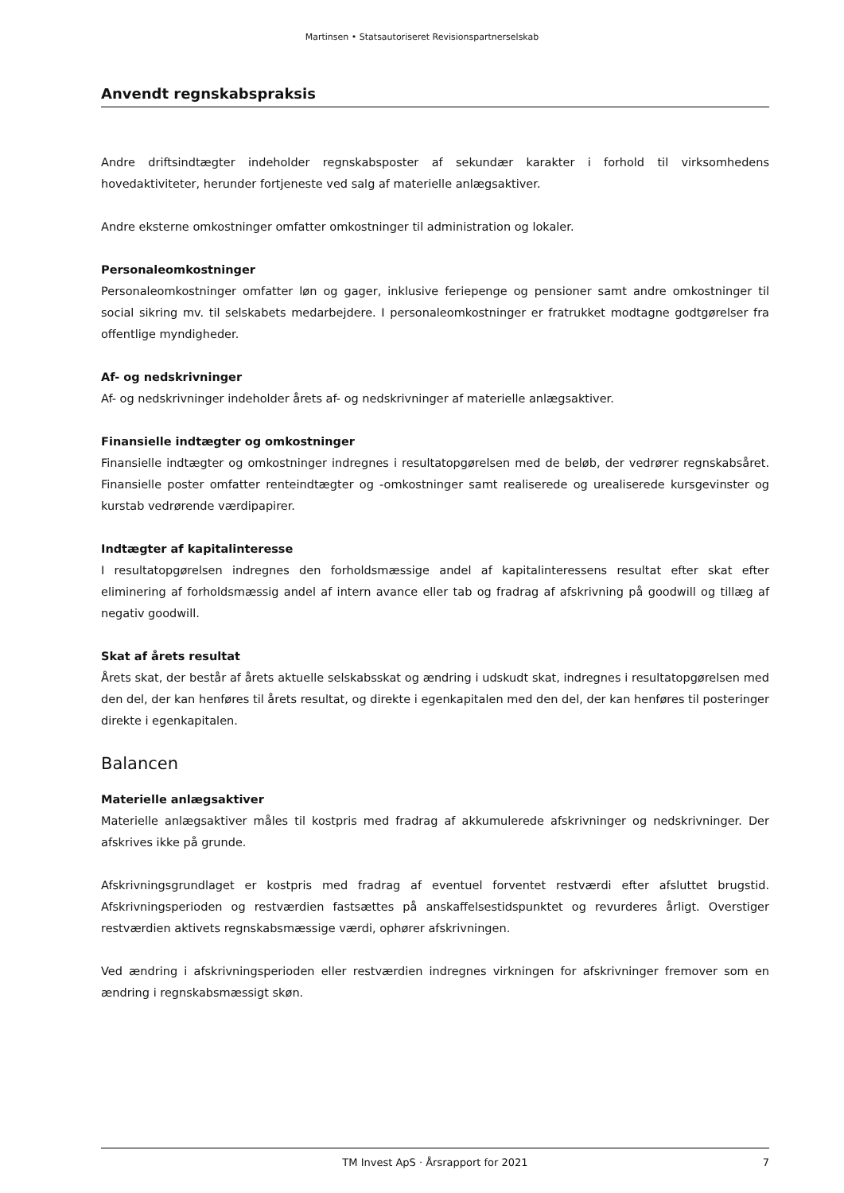Martinsen • Statsautoriseret Revisionspartnerselskab
Anvendt regnskabspraksis
Andre driftsindtægter indeholder regnskabsposter af sekundær karakter i forhold til virksomhedens hovedaktiviteter, herunder fortjeneste ved salg af materielle anlægsaktiver.
Andre eksterne omkostninger omfatter omkostninger til administration og lokaler.
Personaleomkostninger
Personaleomkostninger omfatter løn og gager, inklusive feriepenge og pensioner samt andre omkostninger til social sikring mv. til selskabets medarbejdere. I personaleomkostninger er fratrukket modtagne godtgørelser fra offentlige myndigheder.
Af- og nedskrivninger
Af- og nedskrivninger indeholder årets af- og nedskrivninger af materielle anlægsaktiver.
Finansielle indtægter og omkostninger
Finansielle indtægter og omkostninger indregnes i resultatopgørelsen med de beløb, der vedrører regnskabsåret. Finansielle poster omfatter renteindtægter og -omkostninger samt realiserede og urealiserede kursgevinster og kurstab vedrørende værdipapirer.
Indtægter af kapitalinteresse
I resultatopgørelsen indregnes den forholdsmæssige andel af kapitalinteressens resultat efter skat efter eliminering af forholdsmæssig andel af intern avance eller tab og fradrag af afskrivning på goodwill og tillæg af negativ goodwill.
Skat af årets resultat
Årets skat, der består af årets aktuelle selskabsskat og ændring i udskudt skat, indregnes i resultatopgørelsen med den del, der kan henføres til årets resultat, og direkte i egenkapitalen med den del, der kan henføres til posteringer direkte i egenkapitalen.
Balancen
Materielle anlægsaktiver
Materielle anlægsaktiver måles til kostpris med fradrag af akkumulerede afskrivninger og nedskrivninger. Der afskrives ikke på grunde.
Afskrivningsgrundlaget er kostpris med fradrag af eventuel forventet restværdi efter afsluttet brugstid. Afskrivningsperioden og restværdien fastsættes på anskaffelsestidspunktet og revurderes årligt. Overstiger restværdien aktivets regnskabsmæssige værdi, ophører afskrivningen.
Ved ændring i afskrivningsperioden eller restværdien indregnes virkningen for afskrivninger fremover som en ændring i regnskabsmæssigt skøn.
TM Invest ApS · Årsrapport for 2021 7